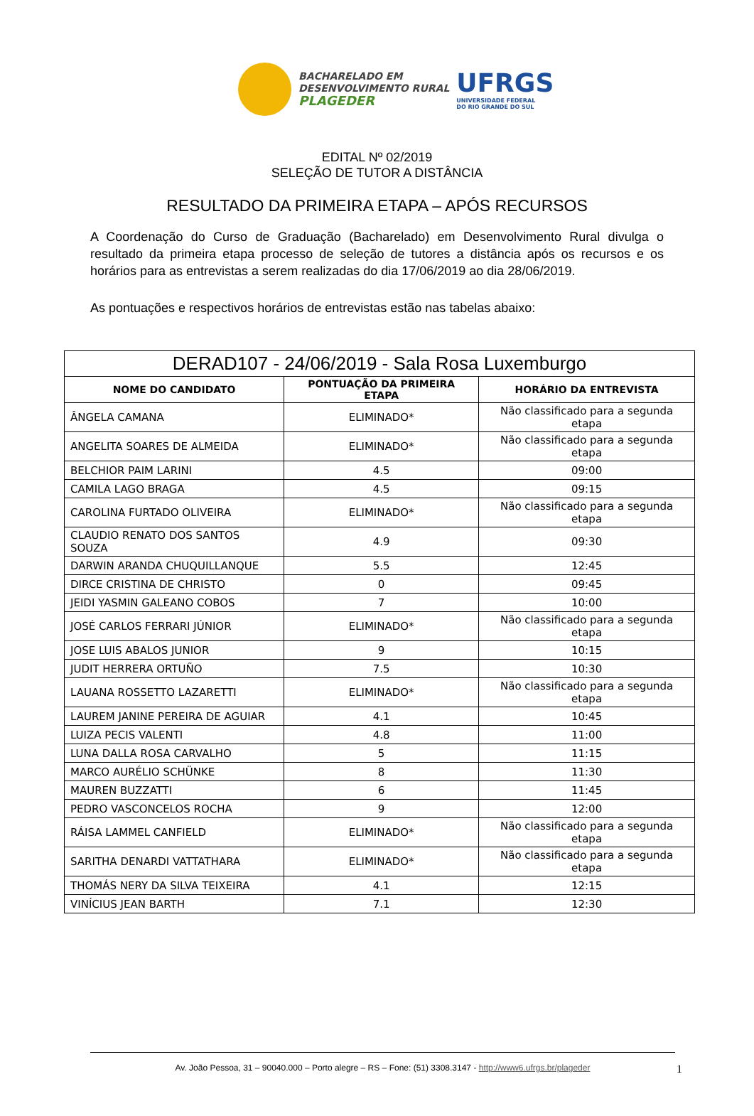BACHARELADO EM
DESENVOLVIMENTO RURAL
PLAGEDER
UFRGS
UNIVERSIDADE FEDERAL
DO RIO GRANDE DO SUL
EDITAL Nº 02/2019
SELEÇÃO DE TUTOR A DISTÂNCIA
RESULTADO DA PRIMEIRA ETAPA – APÓS RECURSOS
A Coordenação do Curso de Graduação (Bacharelado) em Desenvolvimento Rural divulga o resultado da primeira etapa processo de seleção de tutores a distância após os recursos e os horários para as entrevistas a serem realizadas do dia 17/06/2019 ao dia 28/06/2019.
As pontuações e respectivos horários de entrevistas estão nas tabelas abaixo:
| DERAD107 - 24/06/2019 - Sala Rosa Luxemburgo | | |
| --- | --- | --- |
| NOME DO CANDIDATO | PONTUAÇÃO DA PRIMEIRA ETAPA | HORÁRIO DA ENTREVISTA |
| ÂNGELA CAMANA | ELIMINADO* | Não classificado para a segunda etapa |
| ANGELITA SOARES DE ALMEIDA | ELIMINADO* | Não classificado para a segunda etapa |
| BELCHIOR PAIM LARINI | 4.5 | 09:00 |
| CAMILA LAGO BRAGA | 4.5 | 09:15 |
| CAROLINA FURTADO OLIVEIRA | ELIMINADO* | Não classificado para a segunda etapa |
| CLAUDIO RENATO DOS SANTOS SOUZA | 4.9 | 09:30 |
| DARWIN ARANDA CHUQUILLANQUE | 5.5 | 12:45 |
| DIRCE CRISTINA DE CHRISTO | 0 | 09:45 |
| JEIDI YASMIN GALEANO COBOS | 7 | 10:00 |
| JOSÉ CARLOS FERRARI JÚNIOR | ELIMINADO* | Não classificado para a segunda etapa |
| JOSE LUIS ABALOS JUNIOR | 9 | 10:15 |
| JUDIT HERRERA ORTUÑO | 7.5 | 10:30 |
| LAUANA ROSSETTO LAZARETTI | ELIMINADO* | Não classificado para a segunda etapa |
| LAUREM JANINE PEREIRA DE AGUIAR | 4.1 | 10:45 |
| LUIZA PECIS VALENTI | 4.8 | 11:00 |
| LUNA DALLA ROSA CARVALHO | 5 | 11:15 |
| MARCO AURÉLIO SCHÜNKE | 8 | 11:30 |
| MAUREN BUZZATTI | 6 | 11:45 |
| PEDRO VASCONCELOS ROCHA | 9 | 12:00 |
| RÁISA LAMMEL CANFIELD | ELIMINADO* | Não classificado para a segunda etapa |
| SARITHA DENARDI VATTATHARA | ELIMINADO* | Não classificado para a segunda etapa |
| THOMÁS NERY DA SILVA TEIXEIRA | 4.1 | 12:15 |
| VINÍCIUS JEAN BARTH | 7.1 | 12:30 |
Av. João Pessoa, 31 – 90040.000 – Porto alegre – RS – Fone: (51) 3308.3147 - http://www6.ufrgs.br/plageder 1